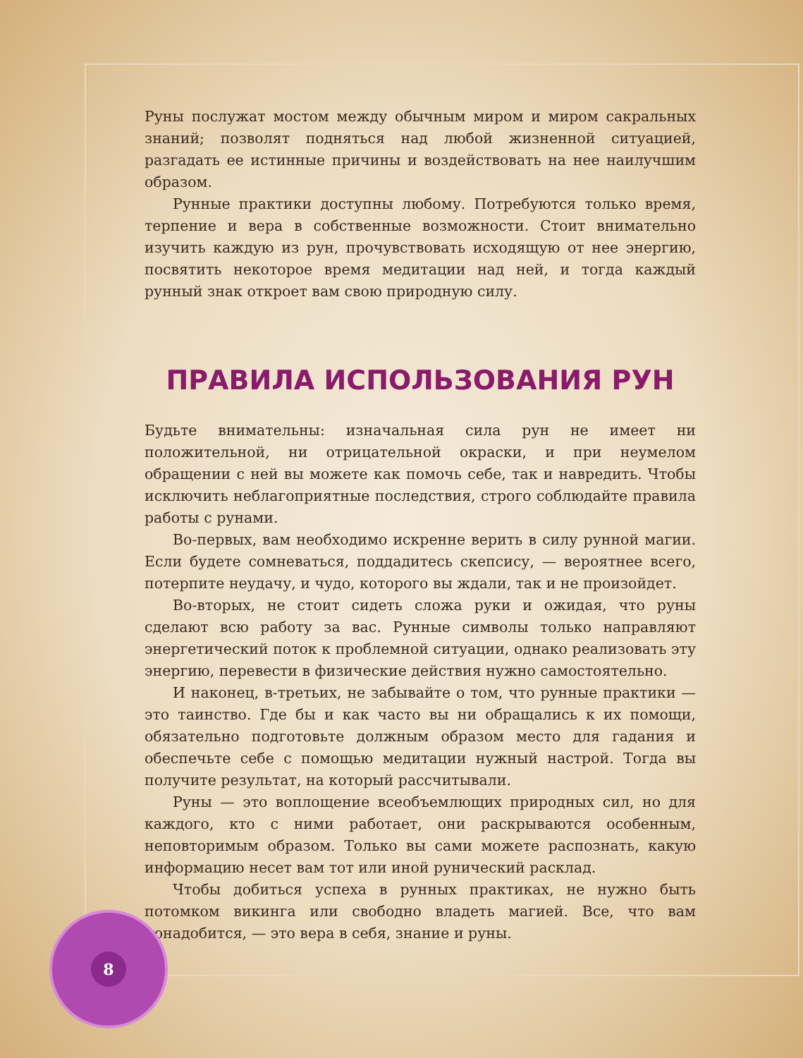Руны послужат мостом между обычным миром и миром сакральных знаний; позволят подняться над любой жизненной ситуацией, разгадать ее истинные причины и воздействовать на нее наилучшим образом.
Рунные практики доступны любому. Потребуются только время, терпение и вера в собственные возможности. Стоит внимательно изучить каждую из рун, прочувствовать исходящую от нее энергию, посвятить некоторое время медитации над ней, и тогда каждый рунный знак откроет вам свою природную силу.
ПРАВИЛА ИСПОЛЬЗОВАНИЯ РУН
Будьте внимательны: изначальная сила рун не имеет ни положительной, ни отрицательной окраски, и при неумелом обращении с ней вы можете как помочь себе, так и навредить. Чтобы исключить неблагоприятные последствия, строго соблюдайте правила работы с рунами.
Во-первых, вам необходимо искренне верить в силу рунной магии. Если будете сомневаться, поддадитесь скепсису, — вероятнее всего, потерпите неудачу, и чудо, которого вы ждали, так и не произойдет.
Во-вторых, не стоит сидеть сложа руки и ожидая, что руны сделают всю работу за вас. Рунные символы только направляют энергетический поток к проблемной ситуации, однако реализовать эту энергию, перевести в физические действия нужно самостоятельно.
И наконец, в-третьих, не забывайте о том, что рунные практики — это таинство. Где бы и как часто вы ни обращались к их помощи, обязательно подготовьте должным образом место для гадания и обеспечьте себе с помощью медитации нужный настрой. Тогда вы получите результат, на который рассчитывали.
Руны — это воплощение всеобъемлющих природных сил, но для каждого, кто с ними работает, они раскрываются особенным, неповторимым образом. Только вы сами можете распознать, какую информацию несет вам тот или иной рунический расклад.
Чтобы добиться успеха в рунных практиках, не нужно быть потомком викинга или свободно владеть магией. Все, что вам понадобится, — это вера в себя, знание и руны.
8